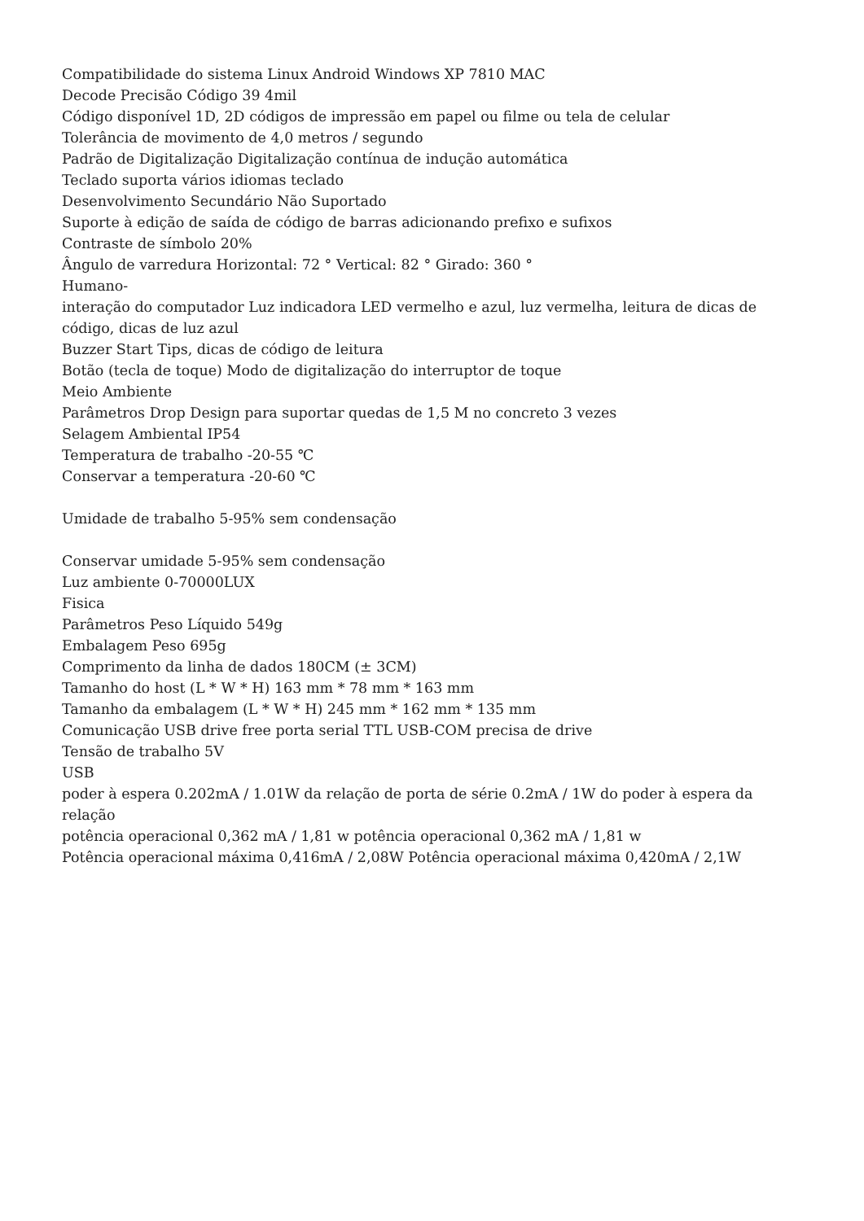Compatibilidade do sistema Linux Android Windows XP 7810 MAC
Decode Precisão Código 39 4mil
Código disponível 1D, 2D códigos de impressão em papel ou filme ou tela de celular
Tolerância de movimento de 4,0 metros / segundo
Padrão de Digitalização Digitalização contínua de indução automática
Teclado suporta vários idiomas teclado
Desenvolvimento Secundário Não Suportado
Suporte à edição de saída de código de barras adicionando prefixo e sufixos
Contraste de símbolo 20%
Ângulo de varredura Horizontal: 72 ° Vertical: 82 ° Girado: 360 °
Humano-
interação do computador Luz indicadora LED vermelho e azul, luz vermelha, leitura de dicas de código, dicas de luz azul
Buzzer Start Tips, dicas de código de leitura
Botão (tecla de toque) Modo de digitalização do interruptor de toque
Meio Ambiente
Parâmetros Drop Design para suportar quedas de 1,5 M no concreto 3 vezes
Selagem Ambiental IP54
Temperatura de trabalho -20-55 ℃
Conservar a temperatura -20-60 ℃
Umidade de trabalho 5-95% sem condensação
Conservar umidade 5-95% sem condensação
Luz ambiente 0-70000LUX
Fisica
Parâmetros Peso Líquido 549g
Embalagem Peso 695g
Comprimento da linha de dados 180CM (± 3CM)
Tamanho do host (L * W * H) 163 mm * 78 mm * 163 mm
Tamanho da embalagem (L * W * H) 245 mm * 162 mm * 135 mm
Comunicação USB drive free porta serial TTL USB-COM precisa de drive
Tensão de trabalho 5V
USB
poder à espera 0.202mA / 1.01W da relação de porta de série 0.2mA / 1W do poder à espera da relação
potência operacional 0,362 mA / 1,81 w potência operacional 0,362 mA / 1,81 w
Potência operacional máxima 0,416mA / 2,08W Potência operacional máxima 0,420mA / 2,1W